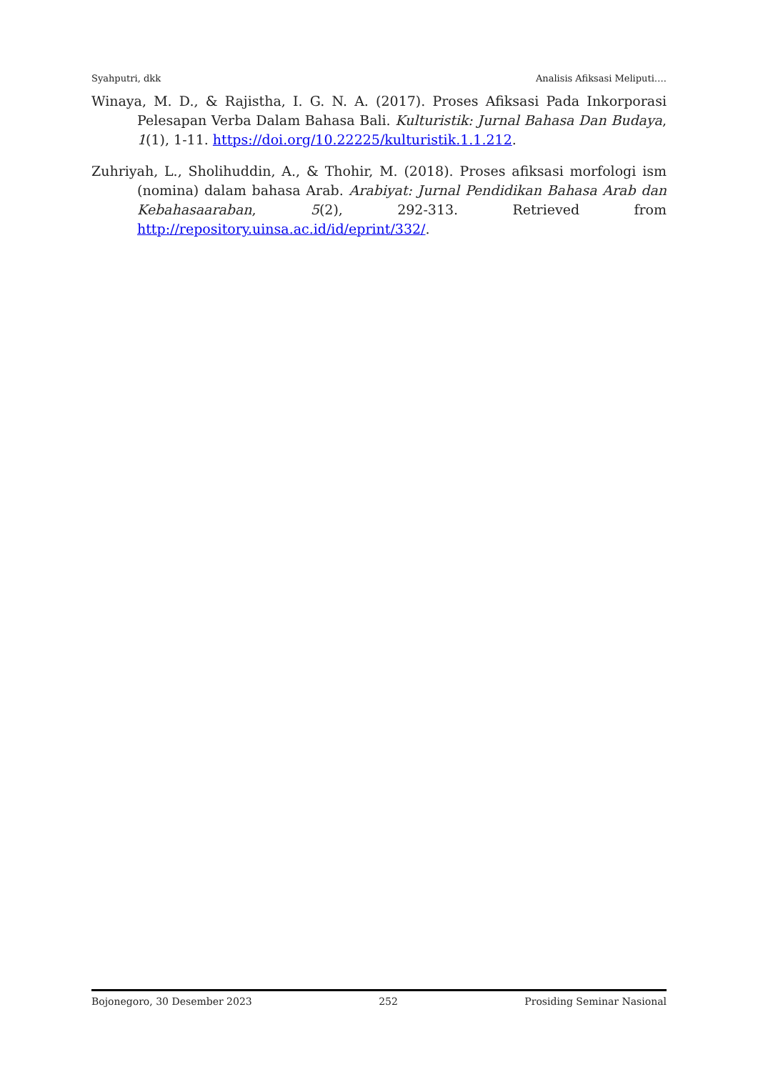Syahputri, dkk Analisis Afiksasi Meliputi….
Winaya, M. D., & Rajistha, I. G. N. A. (2017). Proses Afiksasi Pada Inkorporasi Pelesapan Verba Dalam Bahasa Bali. Kulturistik: Jurnal Bahasa Dan Budaya, 1(1), 1-11. https://doi.org/10.22225/kulturistik.1.1.212.
Zuhriyah, L., Sholihuddin, A., & Thohir, M. (2018). Proses afiksasi morfologi ism (nomina) dalam bahasa Arab. Arabiyat: Jurnal Pendidikan Bahasa Arab dan Kebahasaaraban, 5(2), 292-313. Retrieved from http://repository.uinsa.ac.id/id/eprint/332/.
Bojonegoro, 30 Desember 2023 252 Prosiding Seminar Nasional